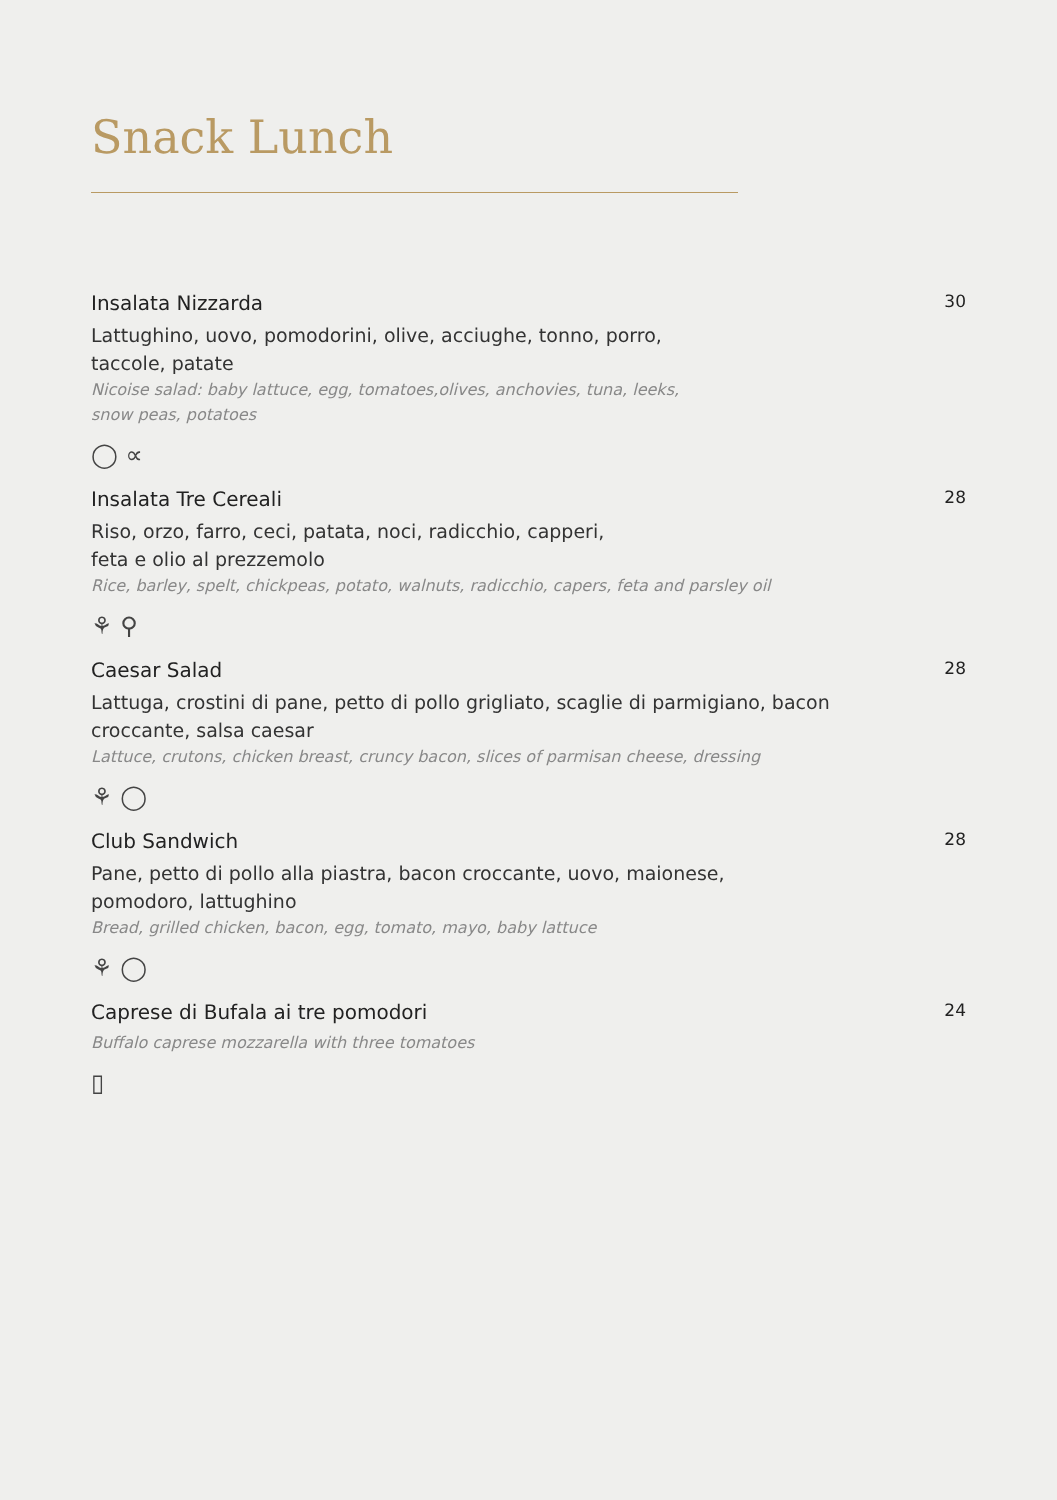Snack Lunch
Insalata Nizzarda
Lattughino, uovo, pomodorini, olive, acciughe, tonno, porro,
taccole, patate
Nicoise salad: baby lattuce, egg, tomatoes,olives, anchovies, tuna, leeks,
snow peas, potatoes
◯ ∝
30
Insalata Tre Cereali
Riso, orzo, farro, ceci, patata, noci, radicchio, capperi,
feta e olio al prezzemolo
Rice, barley, spelt, chickpeas, potato, walnuts, radicchio, capers, feta and parsley oil
⚘ ⚲
28
Caesar Salad
Lattuga, crostini di pane, petto di pollo grigliato, scaglie di parmigiano, bacon
croccante, salsa caesar
Lattuce, crutons, chicken breast, cruncy bacon, slices of parmisan cheese, dressing
⚘ ◯
28
Club Sandwich
Pane, petto di pollo alla piastra, bacon croccante, uovo, maionese,
pomodoro, lattughino
Bread, grilled chicken, bacon, egg, tomato, mayo, baby lattuce
⚘ ◯
28
Caprese di Bufala ai tre pomodori
Buffalo caprese mozzarella with three tomatoes
▯
24